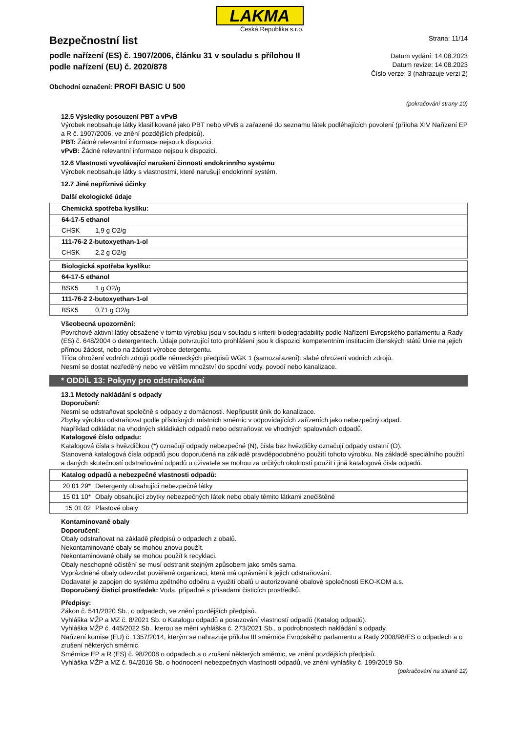LAKMA
Česká Republika s.r.o.
Bezpečnostní list
podle nařízení (ES) č. 1907/2006, článku 31 v souladu s přílohou II
podle nařízení (EU) č. 2020/878
Strana: 11/14
Datum vydání: 14.08.2023
Datum revize: 14.08.2023
Číslo verze: 3 (nahrazuje verzi 2)
Obchodní označení: PROFI BASIC U 500
(pokračování strany 10)
12.5 Výsledky posouzení PBT a vPvB
Výrobek neobsahuje látky klasifikované jako PBT nebo vPvB a zařazené do seznamu látek podléhajících povolení (příloha XIV Nařízení EP a R č. 1907/2006, ve znění pozdějších předpisů).
PBT: Žádné relevantní informace nejsou k dispozici.
vPvB: Žádné relevantní informace nejsou k dispozici.
12.6 Vlastnosti vyvolávající narušení činnosti endokrinního systému
Výrobek neobsahuje látky s vlastnostmi, které narušují endokrinní systém.
12.7 Jiné nepříznivé účinky
Další ekologické údaje
| Chemická spotřeba kyslíku: | |
| 64-17-5 ethanol | |
| CHSK | 1,9 g O2/g |
| 111-76-2 2-butoxyethan-1-ol | |
| CHSK | 2,2 g O2/g |
| Biologická spotřeba kyslíku: | |
| 64-17-5 ethanol | |
| BSK5 | 1 g O2/g |
| 111-76-2 2-butoxyethan-1-ol | |
| BSK5 | 0,71 g O2/g |
Všeobecná upozornění:
Povrchově aktivní látky obsažené v tomto výrobku jsou v souladu s kriterii biodegradability podle Nařízení Evropského parlamentu a Rady (ES) č. 648/2004 o detergentech. Údaje potvrzující toto prohlášení jsou k dispozici kompetentním institucím členských států Unie na jejich přímou žádost, nebo na žádost výrobce detergentu.
Třída ohrožení vodních zdrojů podle německých předpisů WGK 1 (samozařazení): slabé ohrožení vodních zdrojů.
Nesmí se dostat nezředěný nebo ve větším množství do spodní vody, povodí nebo kanalizace.
* ODDÍL 13: Pokyny pro odstraňování
13.1 Metody nakládání s odpady
Doporučení:
Nesmí se odstraňovat společně s odpady z domácnosti. Nepřipustit únik do kanalizace.
Zbytky výrobku odstraňovat podle příslušných místních směrnic v odpovídajících zařízeních jako nebezpečný odpad.
Například odkládat na vhodných skládkách odpadů nebo odstraňovat ve vhodných spalovnách odpadů.
Katalogové číslo odpadu:
Katalogová čísla s hvězdičkou (*) označují odpady nebezpečné (N), čísla bez hvězdičky označují odpady ostatní (O).
Stanovená katalogová čísla odpadů jsou doporučená na základě pravděpodobného použití tohoto výrobku. Na základě speciálního použití a daných skutečností odstraňování odpadů u uživatele se mohou za určitých okolností použít i jiná katalogová čísla odpadů.
| Katalog odpadů a nebezpečné vlastnosti odpadů: | |
| 20 01 29* | Detergenty obsahující nebezpečné látky |
| 15 01 10* | Obaly obsahující zbytky nebezpečných látek nebo obaly těmito látkami znečištěné |
| 15 01 02 | Plastové obaly |
Kontaminované obaly
Doporučení:
Obaly odstraňovat na základě předpisů o odpadech z obalů.
Nekontaminované obaly se mohou znovu použít.
Nekontaminované obaly se mohou použít k recyklaci.
Obaly neschopné očistění se musí odstranit stejným způsobem jako směs sama.
Vyprázdněné obaly odevzdat pověřené organizaci, která má oprávnění k jejich odstraňování.
Dodavatel je zapojen do systému zpětného odběru a využití obalů u autorizované obalové společnosti EKO-KOM a.s.
Doporučený čisticí prostředek: Voda, případně s přísadami čisticích prostředků.
Předpisy:
Zákon č. 541/2020 Sb., o odpadech, ve znění pozdějších předpisů.
Vyhláška MŽP a MZ č. 8/2021 Sb. o Katalogu odpadů a posuzování vlastností odpadů (Katalog odpadů).
Vyhláška MŽP č. 445/2022 Sb., kterou se mění vyhláška č. 273/2021 Sb., o podrobnostech nakládání s odpady.
Nařízení komise (EU) č. 1357/2014, kterým se nahrazuje příloha III směrnice Evropského parlamentu a Rady 2008/98/ES o odpadech a o zrušení některých směrnic.
Směrnice EP a R (ES) č. 98/2008 o odpadech a o zrušení některých směrnic, ve znění pozdějších předpisů.
Vyhláška MŽP a MZ č. 94/2016 Sb. o hodnocení nebezpečných vlastností odpadů, ve znění vyhlášky č. 199/2019 Sb.
(pokračování na straně 12)